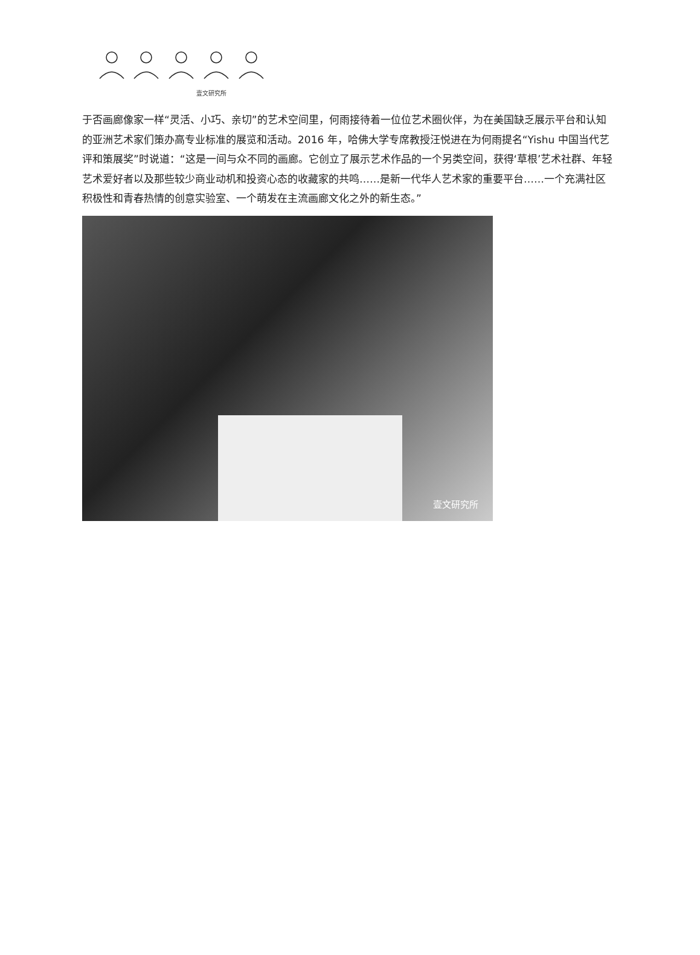壹文研究所
于否画廊像家一样“灵活、小巧、亲切”的艺术空间里，何雨接待着一位位艺术圈伙伴，为在美国缺乏展示平台和认知的亚洲艺术家们策办高专业标准的展览和活动。2016 年，哈佛大学专席教授汪悦进在为何雨提名“Yishu 中国当代艺评和策展奖”时说道：“这是一间与众不同的画廊。它创立了展示艺术作品的一个另类空间，获得‘草根’艺术社群、年轻艺术爱好者以及那些较少商业动机和投资心态的收藏家的共鸣……是新一代华人艺术家的重要平台……一个充满社区积极性和青春热情的创意实验室、一个萌发在主流画廊文化之外的新生态。”
壹文研究所